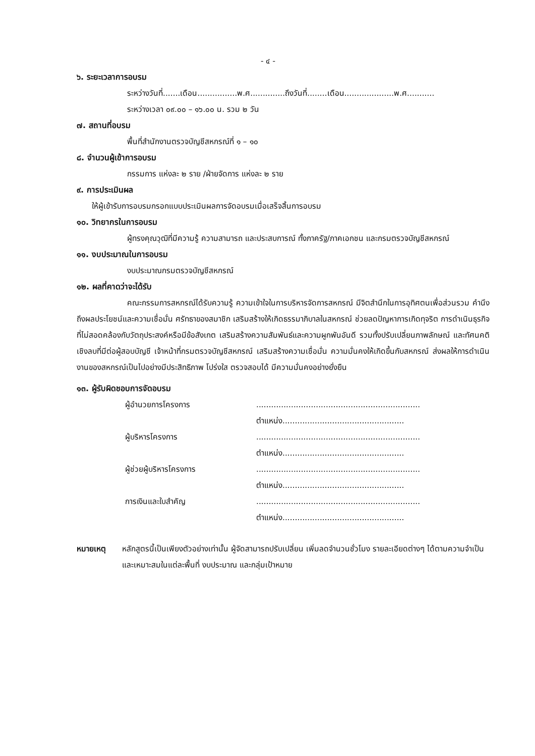- ๔ -
๖. ระยะเวลาการอบรม
ระหว่างวันที่.......เดือน................พ.ศ..............ถึงวันที่........เดือน....................พ.ศ...........
ระหว่างเวลา ๐๙.๐๐ – ๑๖.๐๐ น. รวม ๒ วัน
๗. สถานที่อบรม
พื้นที่สำนักงานตรวจบัญชีสหกรณ์ที่ ๑ – ๑๐
๘. จำนวนผู้เข้าการอบรม
กรรมการ แห่งละ ๒ ราย /ฝ่ายจัดการ แห่งละ ๒ ราย
๙. การประเมินผล
ให้ผู้เข้ารับการอบรมกรอกแบบประเมินผลการจัดอบรมเมื่อเสร็จสิ้นการอบรม
๑๐. วิทยากรในการอบรม
ผู้ทรงคุณวุฒิที่มีความรู้ ความสามารถ และประสบการณ์ ทั้งภาครัฐ/ภาคเอกชน และกรมตรวจบัญชีสหกรณ์
๑๑. งบประมาณในการอบรม
งบประมาณกรมตรวจบัญชีสหกรณ์
๑๒. ผลที่คาดว่าจะได้รับ
คณะกรรมการสหกรณ์ได้รับความรู้ ความเข้าใจในการบริหารจัดการสหกรณ์ มีจิตสำนึกในการอุทิศตนเพื่อส่วนรวม คำนึงถึงผลประโยชน์และความเชื่อมั่น ศรัทธาของสมาชิก เสริมสร้างให้เกิดธรรมาภิบาลในสหกรณ์ ช่วยลดปัญหาการเกิดทุจริต การดำเนินธุรกิจที่ไม่สอดคล้องกับวัตถุประสงค์หรือมีข้อสังเกต เสริมสร้างความสัมพันธ์และความผูกพันอันดี รวมทั้งปรับเปลี่ยนภาพลักษณ์ และทัศนคติเชิงลบที่มีต่อผู้สอบบัญชี เจ้าหน้าที่กรมตรวจบัญชีสหกรณ์ เสริมสร้างความเชื่อมั่น ความมั่นคงให้เกิดขึ้นกับสหกรณ์ ส่งผลให้การดำเนินงานของสหกรณ์เป็นไปอย่างมีประสิทธิภาพ โปร่งใส ตรวจสอบได้ มีความมั่นคงอย่างยั่งยืน
๑๓. ผู้รับผิดชอบการจัดอบรม
ผู้อำนวยการโครงการ..................................................................
ตำแหน่ง.................................................
ผู้บริหารโครงการ..................................................................
ตำแหน่ง.................................................
ผู้ช่วยผู้บริหารโครงการ..................................................................
ตำแหน่ง.................................................
การเงินและใบสำคัญ..................................................................
ตำแหน่ง.................................................
หมายเหตุ หลักสูตรนี้เป็นเพียงตัวอย่างเท่านั้น ผู้จัดสามารถปรับเปลี่ยน เพิ่มลดจำนวนชั่วโมง รายละเอียดต่างๆ ได้ตามความจำเป็นและเหมาะสมในแต่ละพื้นที่ งบประมาณ และกลุ่มเป้าหมาย